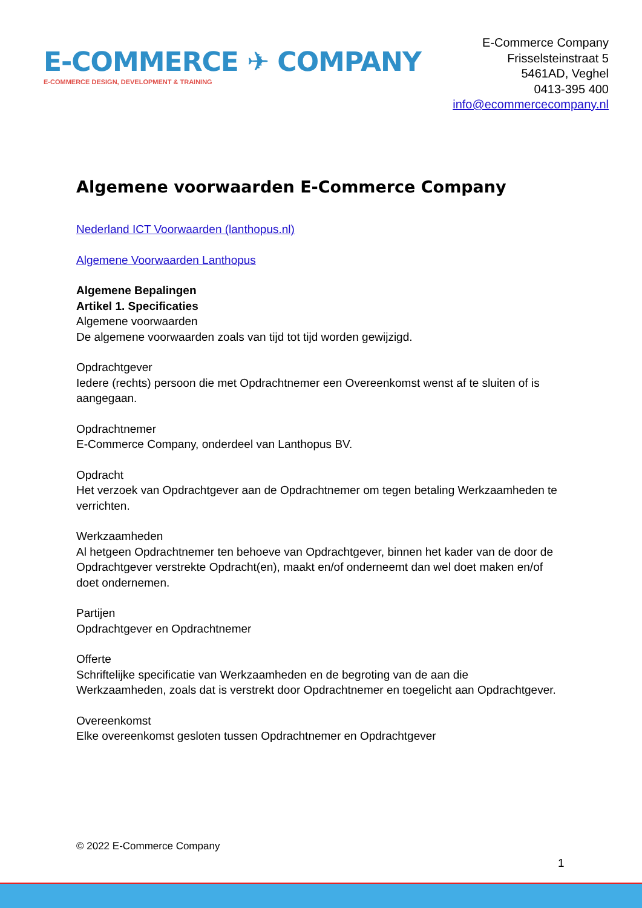E-COMMERCE ✈ COMPANY
E-COMMERCE DESIGN, DEVELOPMENT & TRAINING
E-Commerce Company
Frisselsteinstraat 5
5461AD, Veghel
0413-395 400
info@ecommercecompany.nl
Algemene voorwaarden E-Commerce Company
Nederland ICT Voorwaarden (lanthopus.nl)
Algemene Voorwaarden Lanthopus
Algemene Bepalingen
Artikel 1. Specificaties
Algemene voorwaarden
De algemene voorwaarden zoals van tijd tot tijd worden gewijzigd.
Opdrachtgever
Iedere (rechts) persoon die met Opdrachtnemer een Overeenkomst wenst af te sluiten of is aangegaan.
Opdrachtnemer
E-Commerce Company, onderdeel van Lanthopus BV.
Opdracht
Het verzoek van Opdrachtgever aan de Opdrachtnemer om tegen betaling Werkzaamheden te verrichten.
Werkzaamheden
Al hetgeen Opdrachtnemer ten behoeve van Opdrachtgever, binnen het kader van de door de Opdrachtgever verstrekte Opdracht(en), maakt en/of onderneemt dan wel doet maken en/of doet ondernemen.
Partijen
Opdrachtgever en Opdrachtnemer
Offerte
Schriftelijke specificatie van Werkzaamheden en de begroting van de aan die Werkzaamheden, zoals dat is verstrekt door Opdrachtnemer en toegelicht aan Opdrachtgever.
Overeenkomst
Elke overeenkomst gesloten tussen Opdrachtnemer en Opdrachtgever
© 2022 E-Commerce Company
1